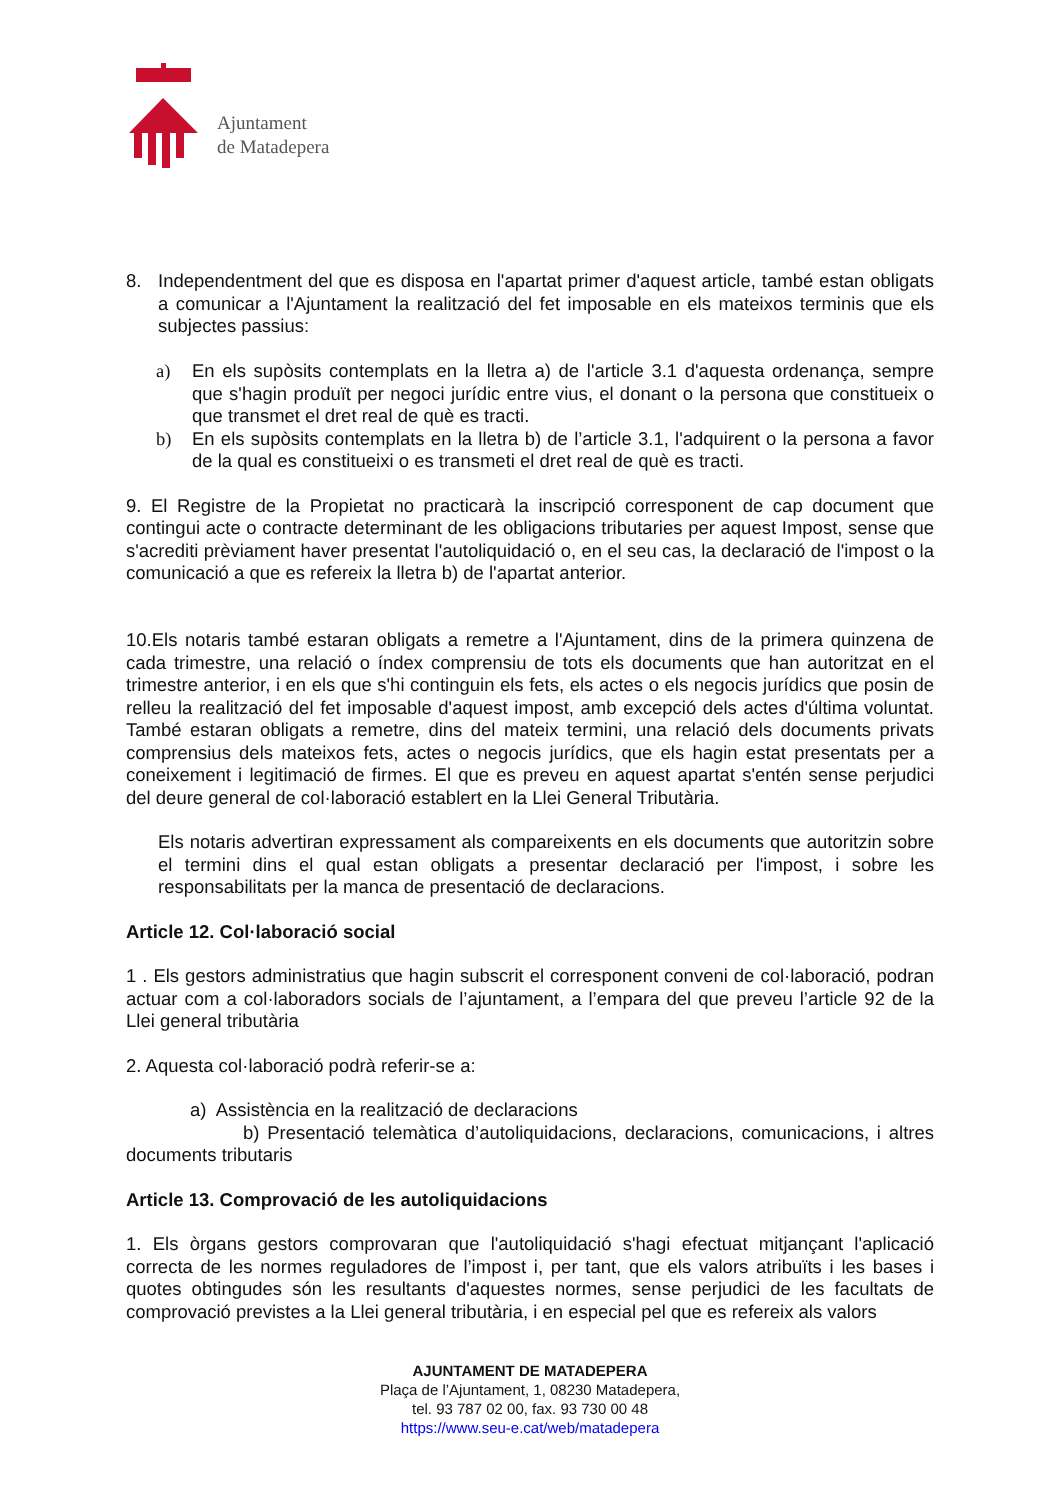Ajuntament
de Matadepera
8. Independentment del que es disposa en l'apartat primer d'aquest article, també estan obligats a comunicar a l'Ajuntament la realització del fet imposable en els mateixos terminis que els subjectes passius:
a) En els supòsits contemplats en la lletra a) de l'article 3.1 d'aquesta ordenança, sempre que s'hagin produït per negoci jurídic entre vius, el donant o la persona que constitueix o que transmet el dret real de què es tracti.
b) En els supòsits contemplats en la lletra b) de l’article 3.1, l'adquirent o la persona a favor de la qual es constitueixi o es transmeti el dret real de què es tracti.
9. El Registre de la Propietat no practicarà la inscripció corresponent de cap document que contingui acte o contracte determinant de les obligacions tributaries per aquest Impost, sense que s'acrediti prèviament haver presentat l'autoliquidació o, en el seu cas, la declaració de l'impost o la comunicació a que es refereix la lletra b) de l'apartat anterior.
10.Els notaris també estaran obligats a remetre a l'Ajuntament, dins de la primera quinzena de cada trimestre, una relació o índex comprensiu de tots els documents que han autoritzat en el trimestre anterior, i en els que s'hi continguin els fets, els actes o els negocis jurídics que posin de relleu la realització del fet imposable d'aquest impost, amb excepció dels actes d'última voluntat. També estaran obligats a remetre, dins del mateix termini, una relació dels documents privats comprensius dels mateixos fets, actes o negocis jurídics, que els hagin estat presentats per a coneixement i legitimació de firmes. El que es preveu en aquest apartat s'entén sense perjudici del deure general de col·laboració establert en la Llei General Tributària.
Els notaris advertiran expressament als compareixents en els documents que autoritzin sobre el termini dins el qual estan obligats a presentar declaració per l'impost, i sobre les responsabilitats per la manca de presentació de declaracions.
Article 12. Col·laboració social
1 . Els gestors administratius que hagin subscrit el corresponent conveni de col·laboració, podran actuar com a col·laboradors socials de l’ajuntament, a l’empara del que preveu l’article 92 de la Llei general tributària
2. Aquesta col·laboració podrà referir-se a:
a) Assistència en la realització de declaracions
b) Presentació telemàtica d’autoliquidacions, declaracions, comunicacions, i altres documents tributaris
Article 13. Comprovació de les autoliquidacions
1. Els òrgans gestors comprovaran que l'autoliquidació s'hagi efectuat mitjançant l'aplicació correcta de les normes reguladores de l’impost i, per tant, que els valors atribuïts i les bases i quotes obtingudes són les resultants d'aquestes normes, sense perjudici de les facultats de comprovació previstes a la Llei general tributària, i en especial pel que es refereix als valors
AJUNTAMENT DE MATADEPERA
Plaça de l’Ajuntament, 1, 08230 Matadepera,
tel. 93 787 02 00, fax. 93 730 00 48
https://www.seu-e.cat/web/matadepera